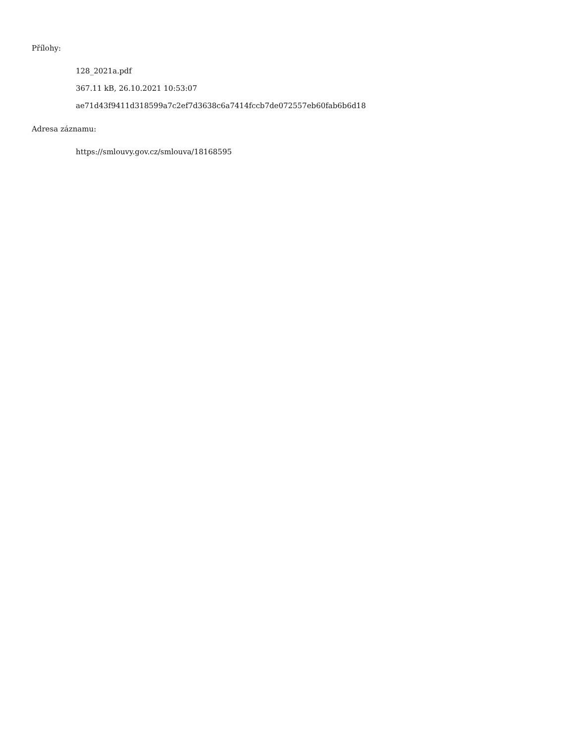Přílohy:
128_2021a.pdf
367.11 kB, 26.10.2021 10:53:07
ae71d43f9411d318599a7c2ef7d3638c6a7414fccb7de072557eb60fab6b6d18
Adresa záznamu:
https://smlouvy.gov.cz/smlouva/18168595